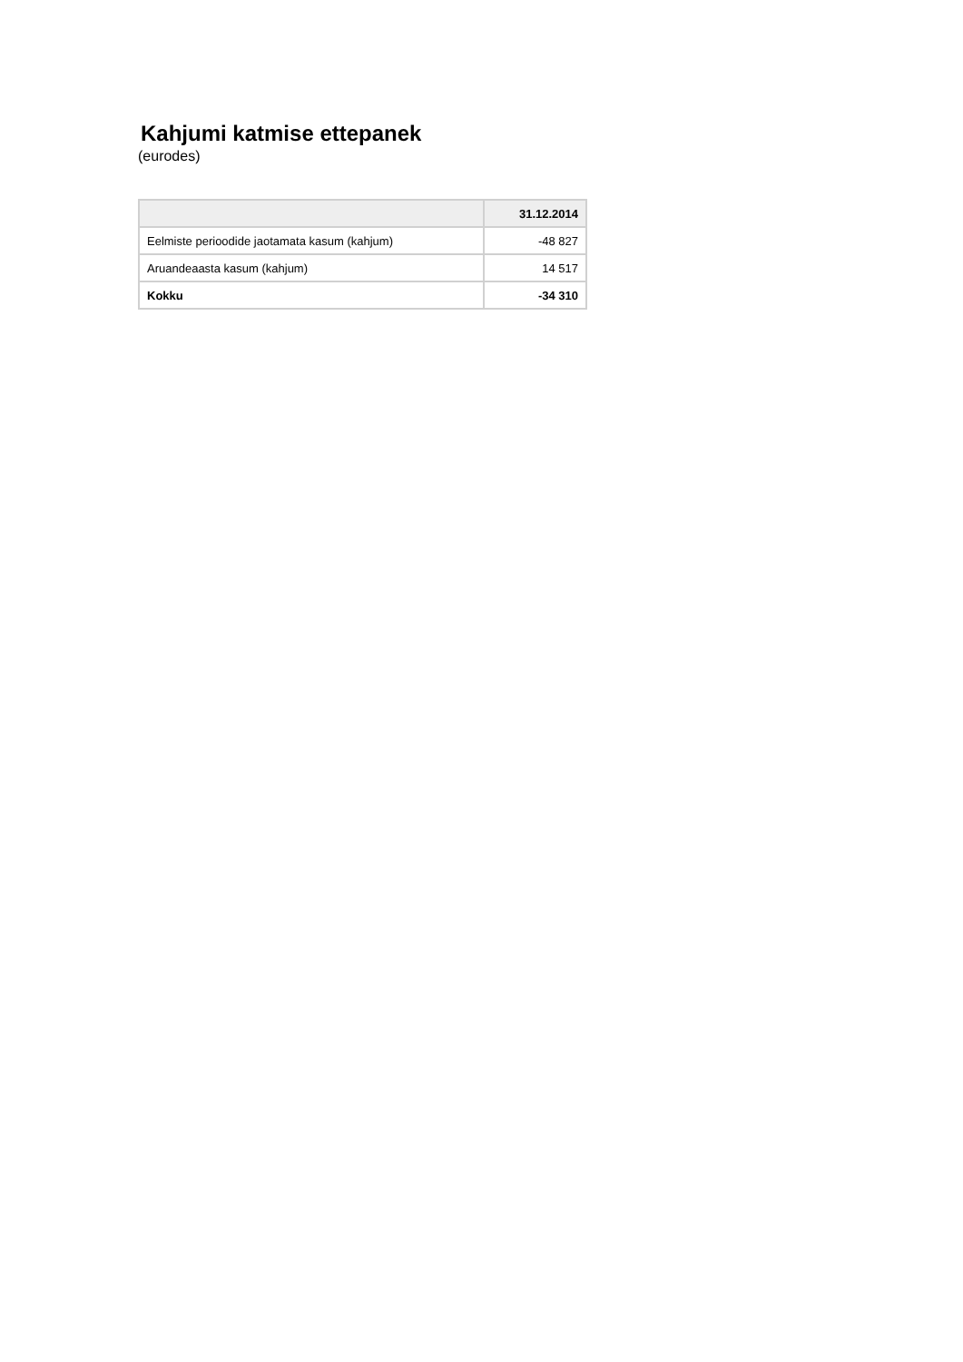Kahjumi katmise ettepanek
(eurodes)
| | 31.12.2014 |
| --- | --- |
| Eelmiste perioodide jaotamata kasum (kahjum) | -48 827 |
| Aruandeaasta kasum (kahjum) | 14 517 |
| Kokku | -34 310 |